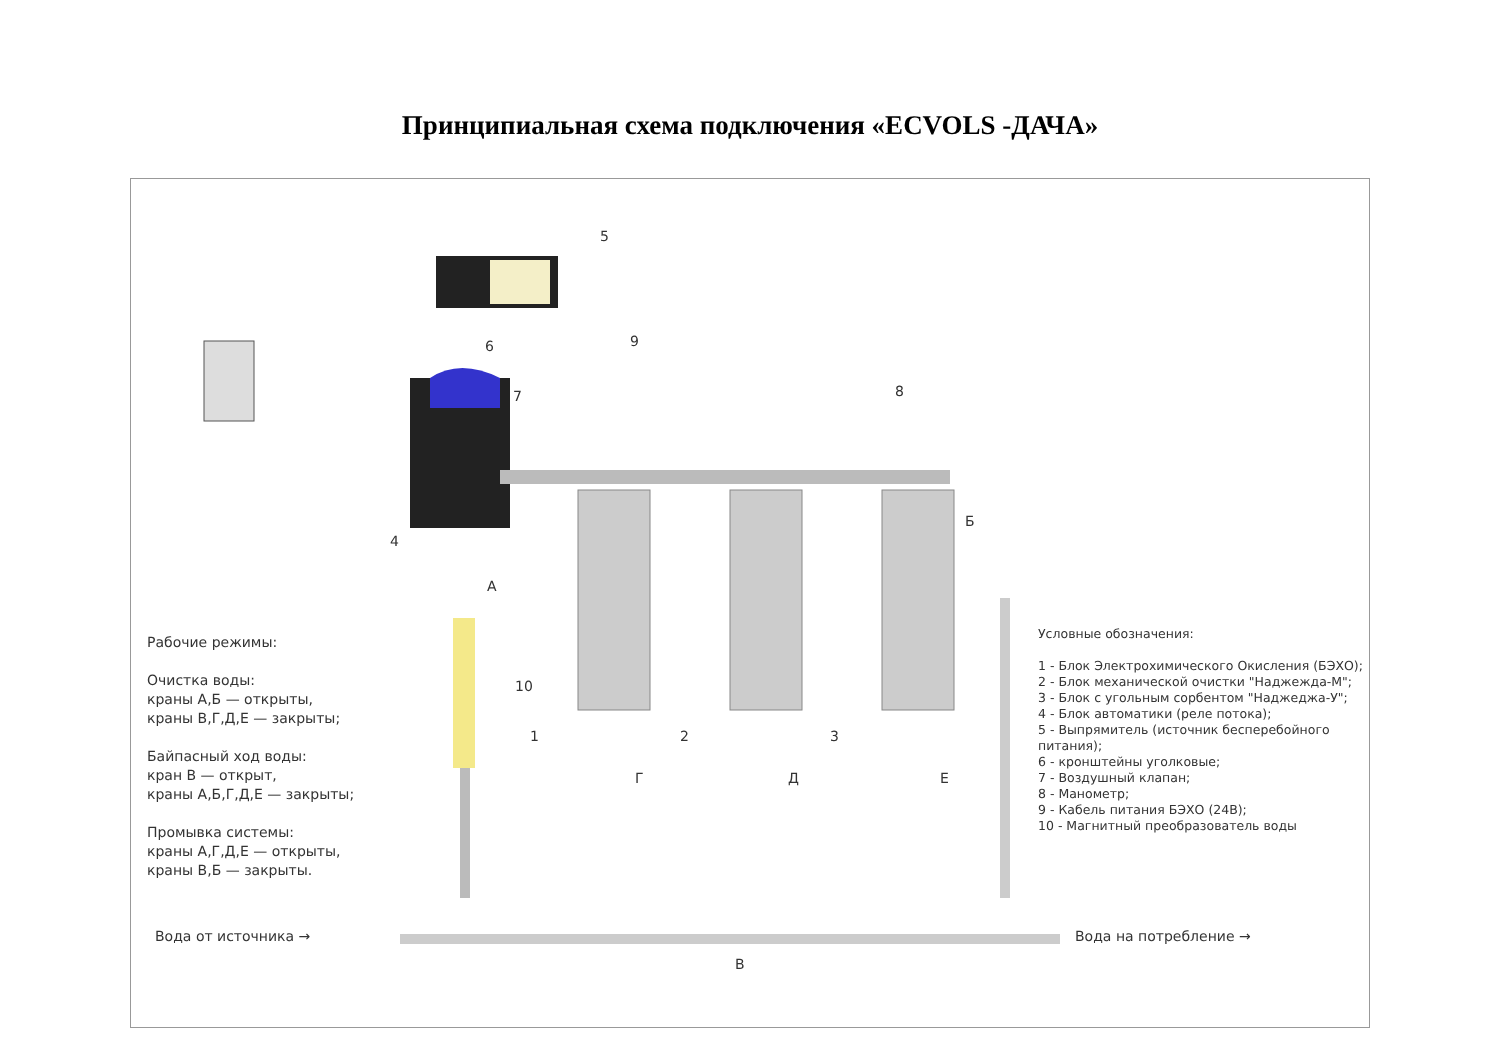Принципиальная схема подключения «ECVOLS -ДАЧА»
5
6 9
7 8
4
А
Б
10
1 2 3
Г Д Е
Рабочие режимы:
Очистка воды:
краны А,Б — открыты,
краны В,Г,Д,Е — закрыты;
Байпасный ход воды:
кран В — открыт,
краны А,Б,Г,Д,Е — закрыты;
Промывка системы:
краны А,Г,Д,Е — открыты,
краны В,Б — закрыты.
Условные обозначения:
1 - Блок Электрохимического Окисления (БЭХО);
2 - Блок механической очистки "Наджежда-М";
3 - Блок с угольным сорбентом "Наджеджа-У";
4 - Блок автоматики (реле потока);
5 - Выпрямитель (источник бесперебойного питания);
6 - кронштейны уголковые;
7 - Воздушный клапан;
8 - Манометр;
9 - Кабель питания БЭХО (24В);
10 - Магнитный преобразователь воды
Вода от источника →
В
Вода на потребление →